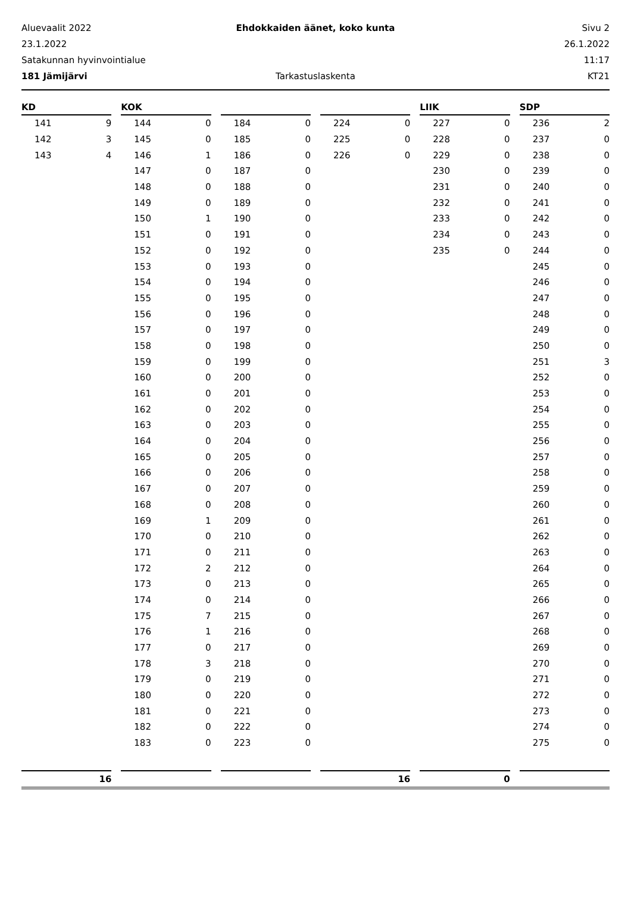Aluevaalit 2022 Ehdokkaiden äänet, koko kunta Sivu 2
23.1.2022 26.1.2022
Satakunnan hyvinvointialue 11:17
181 Jämijärvi Tarkastuslaskenta KT21
| KD | |
| --- | --- |
| 141 | 9 |
| 142 | 3 |
| 143 | 4 |
| KOK | |
| --- | --- |
| 144 | 0 |
| 145 | 0 |
| 146 | 1 |
| 147 | 0 |
| 148 | 0 |
| 149 | 0 |
| 150 | 1 |
| 151 | 0 |
| 152 | 0 |
| 153 | 0 |
| 154 | 0 |
| 155 | 0 |
| 156 | 0 |
| 157 | 0 |
| 158 | 0 |
| 159 | 0 |
| 160 | 0 |
| 161 | 0 |
| 162 | 0 |
| 163 | 0 |
| 164 | 0 |
| 165 | 0 |
| 166 | 0 |
| 167 | 0 |
| 168 | 0 |
| 169 | 1 |
| 170 | 0 |
| 171 | 0 |
| 172 | 2 |
| 173 | 0 |
| 174 | 0 |
| 175 | 7 |
| 176 | 1 |
| 177 | 0 |
| 178 | 3 |
| 179 | 0 |
| 180 | 0 |
| 181 | 0 |
| 182 | 0 |
| 183 | 0 |
| 184 | 0 |
| 185 | 0 |
| 186 | 0 |
| 187 | 0 |
| 188 | 0 |
| 189 | 0 |
| 190 | 0 |
| 191 | 0 |
| 192 | 0 |
| 193 | 0 |
| 194 | 0 |
| 195 | 0 |
| 196 | 0 |
| 197 | 0 |
| 198 | 0 |
| 199 | 0 |
| 200 | 0 |
| 201 | 0 |
| 202 | 0 |
| 203 | 0 |
| 204 | 0 |
| 205 | 0 |
| 206 | 0 |
| 207 | 0 |
| 208 | 0 |
| 209 | 0 |
| 210 | 0 |
| 211 | 0 |
| 212 | 0 |
| 213 | 0 |
| 214 | 0 |
| 215 | 0 |
| 216 | 0 |
| 217 | 0 |
| 218 | 0 |
| 219 | 0 |
| 220 | 0 |
| 221 | 0 |
| 222 | 0 |
| 223 | 0 |
| 224 | 0 |
| 225 | 0 |
| 226 | 0 |
| LIIK | |
| --- | --- |
| 227 | 0 |
| 228 | 0 |
| 229 | 0 |
| 230 | 0 |
| 231 | 0 |
| 232 | 0 |
| 233 | 0 |
| 234 | 0 |
| 235 | 0 |
| SDP | |
| --- | --- |
| 236 | 2 |
| 237 | 0 |
| 238 | 0 |
| 239 | 0 |
| 240 | 0 |
| 241 | 0 |
| 242 | 0 |
| 243 | 0 |
| 244 | 0 |
| 245 | 0 |
| 246 | 0 |
| 247 | 0 |
| 248 | 0 |
| 249 | 0 |
| 250 | 0 |
| 251 | 3 |
| 252 | 0 |
| 253 | 0 |
| 254 | 0 |
| 255 | 0 |
| 256 | 0 |
| 257 | 0 |
| 258 | 0 |
| 259 | 0 |
| 260 | 0 |
| 261 | 0 |
| 262 | 0 |
| 263 | 0 |
| 264 | 0 |
| 265 | 0 |
| 266 | 0 |
| 267 | 0 |
| 268 | 0 |
| 269 | 0 |
| 270 | 0 |
| 271 | 0 |
| 272 | 0 |
| 273 | 0 |
| 274 | 0 |
| 275 | 0 |
16 16 0